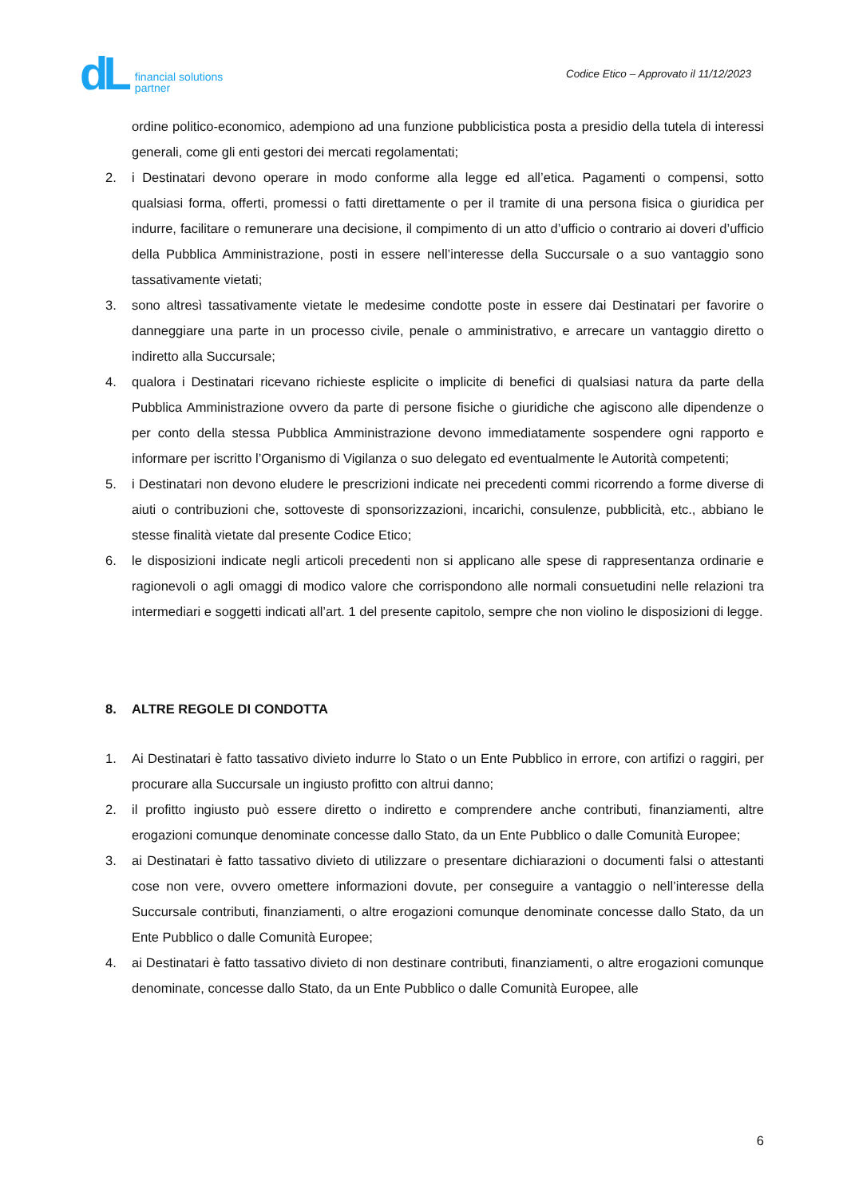dL financial solutions
partner
Codice Etico – Approvato il 11/12/2023
ordine politico-economico, adempiono ad una funzione pubblicistica posta a presidio della tutela di interessi generali, come gli enti gestori dei mercati regolamentati;
2. i Destinatari devono operare in modo conforme alla legge ed all’etica. Pagamenti o compensi, sotto qualsiasi forma, offerti, promessi o fatti direttamente o per il tramite di una persona fisica o giuridica per indurre, facilitare o remunerare una decisione, il compimento di un atto d’ufficio o contrario ai doveri d’ufficio della Pubblica Amministrazione, posti in essere nell’interesse della Succursale o a suo vantaggio sono tassativamente vietati;
3. sono altresì tassativamente vietate le medesime condotte poste in essere dai Destinatari per favorire o danneggiare una parte in un processo civile, penale o amministrativo, e arrecare un vantaggio diretto o indiretto alla Succursale;
4. qualora i Destinatari ricevano richieste esplicite o implicite di benefici di qualsiasi natura da parte della Pubblica Amministrazione ovvero da parte di persone fisiche o giuridiche che agiscono alle dipendenze o per conto della stessa Pubblica Amministrazione devono immediatamente sospendere ogni rapporto e informare per iscritto l’Organismo di Vigilanza o suo delegato ed eventualmente le Autorità competenti;
5. i Destinatari non devono eludere le prescrizioni indicate nei precedenti commi ricorrendo a forme diverse di aiuti o contribuzioni che, sottoveste di sponsorizzazioni, incarichi, consulenze, pubblicità, etc., abbiano le stesse finalità vietate dal presente Codice Etico;
6. le disposizioni indicate negli articoli precedenti non si applicano alle spese di rappresentanza ordinarie e ragionevoli o agli omaggi di modico valore che corrispondono alle normali consuetudini nelle relazioni tra intermediari e soggetti indicati all’art. 1 del presente capitolo, sempre che non violino le disposizioni di legge.
8. ALTRE REGOLE DI CONDOTTA
1. Ai Destinatari è fatto tassativo divieto indurre lo Stato o un Ente Pubblico in errore, con artifizi o raggiri, per procurare alla Succursale un ingiusto profitto con altrui danno;
2. il profitto ingiusto può essere diretto o indiretto e comprendere anche contributi, finanziamenti, altre erogazioni comunque denominate concesse dallo Stato, da un Ente Pubblico o dalle Comunità Europee;
3. ai Destinatari è fatto tassativo divieto di utilizzare o presentare dichiarazioni o documenti falsi o attestanti cose non vere, ovvero omettere informazioni dovute, per conseguire a vantaggio o nell’interesse della Succursale contributi, finanziamenti, o altre erogazioni comunque denominate concesse dallo Stato, da un Ente Pubblico o dalle Comunità Europee;
4. ai Destinatari è fatto tassativo divieto di non destinare contributi, finanziamenti, o altre erogazioni comunque denominate, concesse dallo Stato, da un Ente Pubblico o dalle Comunità Europee, alle
6